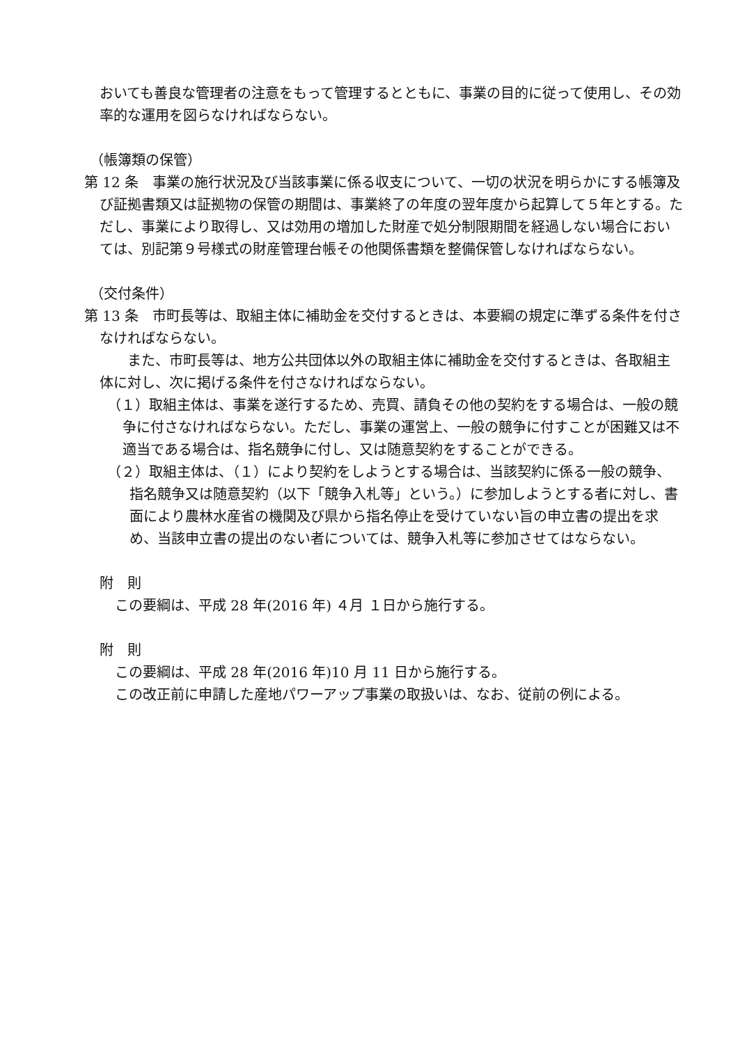おいても善良な管理者の注意をもって管理するとともに、事業の目的に従って使用し、その効率的な運用を図らなければならない。
（帳簿類の保管）
第 12 条　事業の施行状況及び当該事業に係る収支について、一切の状況を明らかにする帳簿及び証拠書類又は証拠物の保管の期間は、事業終了の年度の翌年度から起算して５年とする。ただし、事業により取得し、又は効用の増加した財産で処分制限期間を経過しない場合においては、別記第９号様式の財産管理台帳その他関係書類を整備保管しなければならない。
（交付条件）
第 13 条　市町長等は、取組主体に補助金を交付するときは、本要綱の規定に準ずる条件を付さなければならない。
　　また、市町長等は、地方公共団体以外の取組主体に補助金を交付するときは、各取組主体に対し、次に掲げる条件を付さなければならない。
（１）取組主体は、事業を遂行するため、売買、請負その他の契約をする場合は、一般の競争に付さなければならない。ただし、事業の運営上、一般の競争に付すことが困難又は不適当である場合は、指名競争に付し、又は随意契約をすることができる。
（２）取組主体は、（１）により契約をしようとする場合は、当該契約に係る一般の競争、指名競争又は随意契約（以下「競争入札等」という。）に参加しようとする者に対し、書面により農林水産省の機関及び県から指名停止を受けていない旨の申立書の提出を求め、当該申立書の提出のない者については、競争入札等に参加させてはならない。
附　則
この要綱は、平成 28 年(2016 年) ４月 １日から施行する。
附　則
この要綱は、平成 28 年(2016 年)10 月 11 日から施行する。
この改正前に申請した産地パワーアップ事業の取扱いは、なお、従前の例による。